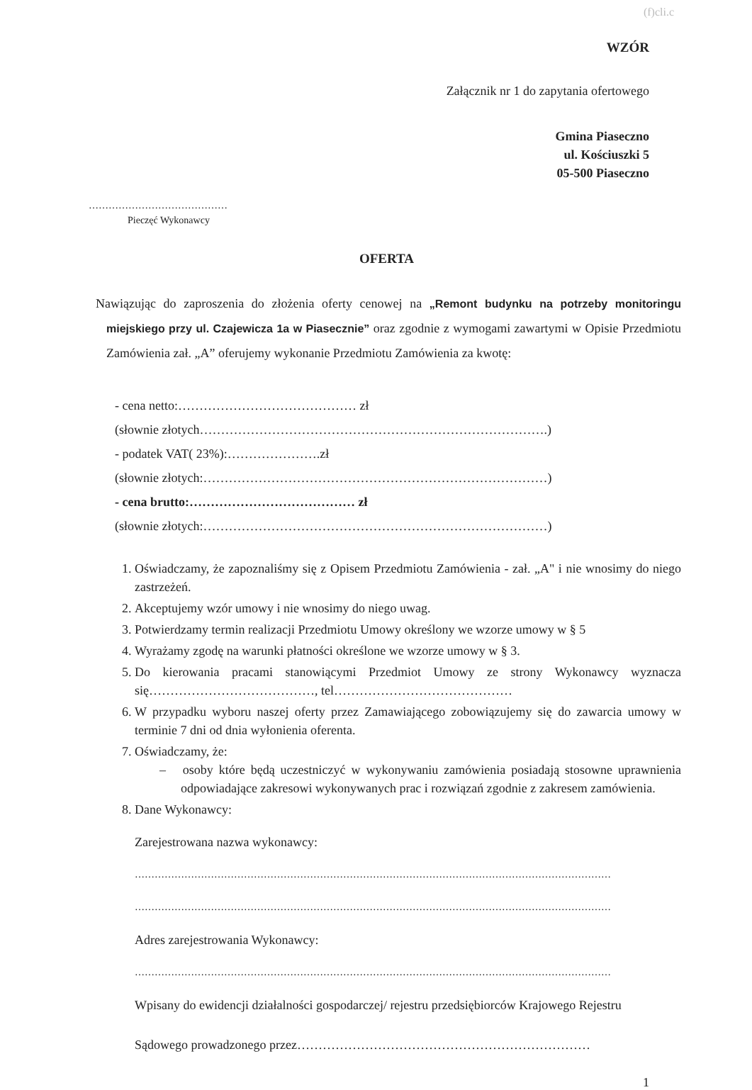(f)cli.c
WZÓR
Załącznik nr 1 do zapytania ofertowego
Gmina Piaseczno
ul. Kościuszki 5
05-500 Piaseczno
……………………………………
Pieczęć Wykonawcy
OFERTA
Nawiązując do zaproszenia do złożenia oferty cenowej na „Remont budynku na potrzeby monitoringu miejskiego przy ul. Czajewicza 1a w Piasecznie” oraz zgodnie z wymogami zawartymi w Opisie Przedmiotu Zamówienia zał. „A” oferujemy wykonanie Przedmiotu Zamówienia za kwotę:
- cena netto:…………………………………… zł
(słownie złotych……………………………………………………………………….)
- podatek VAT( 23%):………………….zł
(słownie złotych:………………………………………………………………………)
- cena brutto:………………………………… zł
(słownie złotych:………………………………………………………………………)
1. Oświadczamy, że zapoznaliśmy się z Opisem Przedmiotu Zamówienia - zał. „A" i nie wnosimy do niego zastrzeżeń.
2. Akceptujemy wzór umowy i nie wnosimy do niego uwag.
3. Potwierdzamy termin realizacji Przedmiotu Umowy określony we wzorze umowy w § 5
4. Wyrażamy zgodę na warunki płatności określone we wzorze umowy w § 3.
5. Do kierowania pracami stanowiącymi Przedmiot Umowy ze strony Wykonawcy wyznacza się…………………………………, tel……………………………………
6. W przypadku wyboru naszej oferty przez Zamawiającego zobowiązujemy się do zawarcia umowy w terminie 7 dni od dnia wyłonienia oferenta.
7. Oświadczamy, że:
– osoby które będą uczestniczyć w wykonywaniu zamówienia posiadają stosowne uprawnienia odpowiadające zakresowi wykonywanych prac i rozwiązań zgodnie z zakresem zamówienia.
8. Dane Wykonawcy:
Zarejestrowana nazwa wykonawcy:
………………………………………………………………………………………………………………………………
………………………………………………………………………………………………………………………………
Adres zarejestrowania Wykonawcy:
………………………………………………………………………………………………………………………………
Wpisany do ewidencji działalności gospodarczej/ rejestru przedsiębiorców Krajowego Rejestru
Sądowego prowadzonego przez……………………………………………………………
1